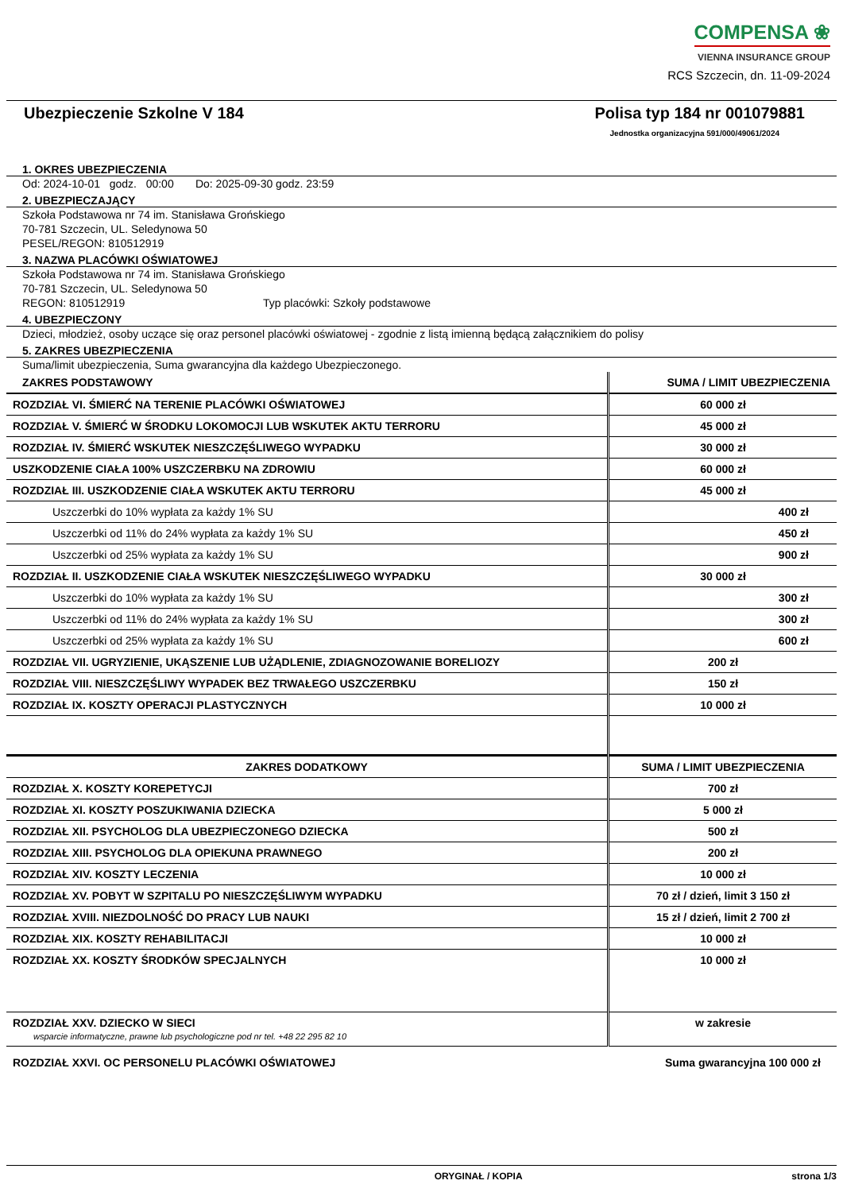COMPENSA ❀
VIENNA INSURANCE GROUP
RCS Szczecin, dn. 11-09-2024
Ubezpieczenie Szkolne V 184 Polisa typ 184 nr 001079881
Jednostka organizacyjna 591/000/49061/2024
1. OKRES UBEZPIECZENIA
Od: 2024-10-01 godz. 00:00 Do: 2025-09-30 godz. 23:59
2. UBEZPIECZAJĄCY
Szkoła Podstawowa nr 74 im. Stanisława Grońskiego
70-781 Szczecin, UL. Seledynowa 50
PESEL/REGON: 810512919
3. NAZWA PLACÓWKI OŚWIATOWEJ
Szkoła Podstawowa nr 74 im. Stanisława Grońskiego
70-781 Szczecin, UL. Seledynowa 50
REGON: 810512919 Typ placówki: Szkoły podstawowe
4. UBEZPIECZONY
Dzieci, młodzież, osoby uczące się oraz personel placówki oświatowej - zgodnie z listą imienną będącą załącznikiem do polisy
5. ZAKRES UBEZPIECZENIA
Suma/limit ubezpieczenia, Suma gwarancyjna dla każdego Ubezpieczonego.
| ZAKRES PODSTAWOWY | SUMA / LIMIT UBEZPIECZENIA |
| --- | --- |
| ROZDZIAŁ VI. ŚMIERĆ NA TERENIE PLACÓWKI OŚWIATOWEJ | 60 000 zł |
| ROZDZIAŁ V. ŚMIERĆ W ŚRODKU LOKOMOCJI LUB WSKUTEK AKTU TERRORU | 45 000 zł |
| ROZDZIAŁ IV. ŚMIERĆ WSKUTEK NIESZCZĘŚLIWEGO WYPADKU | 30 000 zł |
| USZKODZENIE CIAŁA 100% USZCZERBKU NA ZDROWIU | 60 000 zł |
| ROZDZIAŁ III. USZKODZENIE CIAŁA WSKUTEK AKTU TERRORU | 45 000 zł |
| Uszczerbki do 10% wypłata za każdy 1% SU | 400 zł |
| Uszczerbki od 11% do 24% wypłata za każdy 1% SU | 450 zł |
| Uszczerbki od 25% wypłata za każdy 1% SU | 900 zł |
| ROZDZIAŁ II. USZKODZENIE CIAŁA WSKUTEK NIESZCZĘŚLIWEGO WYPADKU | 30 000 zł |
| Uszczerbki do 10% wypłata za każdy 1% SU | 300 zł |
| Uszczerbki od 11% do 24% wypłata za każdy 1% SU | 300 zł |
| Uszczerbki od 25% wypłata za każdy 1% SU | 600 zł |
| ROZDZIAŁ VII. UGRYZIENIE, UKĄSZENIE LUB UŻĄDLENIE, ZDIAGNOZOWANIE BORELIOZY | 200 zł |
| ROZDZIAŁ VIII. NIESZCZĘŚLIWY WYPADEK BEZ TRWAŁEGO USZCZERBKU | 150 zł |
| ROZDZIAŁ IX. KOSZTY OPERACJI PLASTYCZNYCH | 10 000 zł |
| ZAKRES DODATKOWY | SUMA / LIMIT UBEZPIECZENIA |
| ROZDZIAŁ X. KOSZTY KOREPETYCJI | 700 zł |
| ROZDZIAŁ XI. KOSZTY POSZUKIWANIA DZIECKA | 5 000 zł |
| ROZDZIAŁ XII. PSYCHOLOG DLA UBEZPIECZONEGO DZIECKA | 500 zł |
| ROZDZIAŁ XIII. PSYCHOLOG DLA OPIEKUNA PRAWNEGO | 200 zł |
| ROZDZIAŁ XIV. KOSZTY LECZENIA | 10 000 zł |
| ROZDZIAŁ XV. POBYT W SZPITALU PO NIESZCZĘŚLIWYM WYPADKU | 70 zł / dzień, limit 3 150 zł |
| ROZDZIAŁ XVIII. NIEZDOLNOŚĆ DO PRACY LUB NAUKI | 15 zł / dzień, limit 2 700 zł |
| ROZDZIAŁ XIX. KOSZTY REHABILITACJI | 10 000 zł |
| ROZDZIAŁ XX. KOSZTY ŚRODKÓW SPECJALNYCH | 10 000 zł |
| ROZDZIAŁ XXV. DZIECKO W SIECI wsparcie informatyczne, prawne lub psychologiczne pod nr tel. +48 22 295 82 10 | w zakresie |
| ROZDZIAŁ XXVI. OC PERSONELU PLACÓWKI OŚWIATOWEJ | Suma gwarancyjna 100 000 zł |
ORYGINAŁ / KOPIA strona 1/3